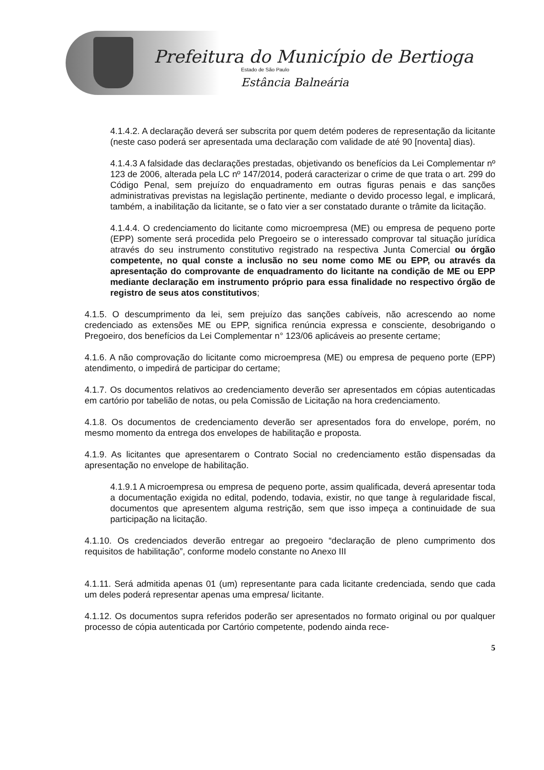Prefeitura do Município de Bertioga
Estado de São Paulo
Estância Balneária
4.1.4.2. A declaração deverá ser subscrita por quem detém poderes de representação da licitante (neste caso poderá ser apresentada uma declaração com validade de até 90 [noventa] dias).
4.1.4.3 A falsidade das declarações prestadas, objetivando os benefícios da Lei Complementar nº 123 de 2006, alterada pela LC nº 147/2014, poderá caracterizar o crime de que trata o art. 299 do Código Penal, sem prejuízo do enquadramento em outras figuras penais e das sanções administrativas previstas na legislação pertinente, mediante o devido processo legal, e implicará, também, a inabilitação da licitante, se o fato vier a ser constatado durante o trâmite da licitação.
4.1.4.4. O credenciamento do licitante como microempresa (ME) ou empresa de pequeno porte (EPP) somente será procedida pelo Pregoeiro se o interessado comprovar tal situação jurídica através do seu instrumento constitutivo registrado na respectiva Junta Comercial ou órgão competente, no qual conste a inclusão no seu nome como ME ou EPP, ou através da apresentação do comprovante de enquadramento do licitante na condição de ME ou EPP mediante declaração em instrumento próprio para essa finalidade no respectivo órgão de registro de seus atos constitutivos;
4.1.5. O descumprimento da lei, sem prejuízo das sanções cabíveis, não acrescendo ao nome credenciado as extensões ME ou EPP, significa renúncia expressa e consciente, desobrigando o Pregoeiro, dos benefícios da Lei Complementar n° 123/06 aplicáveis ao presente certame;
4.1.6. A não comprovação do licitante como microempresa (ME) ou empresa de pequeno porte (EPP) atendimento, o impedirá de participar do certame;
4.1.7. Os documentos relativos ao credenciamento deverão ser apresentados em cópias autenticadas em cartório por tabelião de notas, ou pela Comissão de Licitação na hora credenciamento.
4.1.8. Os documentos de credenciamento deverão ser apresentados fora do envelope, porém, no mesmo momento da entrega dos envelopes de habilitação e proposta.
4.1.9. As licitantes que apresentarem o Contrato Social no credenciamento estão dispensadas da apresentação no envelope de habilitação.
4.1.9.1 A microempresa ou empresa de pequeno porte, assim qualificada, deverá apresentar toda a documentação exigida no edital, podendo, todavia, existir, no que tange à regularidade fiscal, documentos que apresentem alguma restrição, sem que isso impeça a continuidade de sua participação na licitação.
4.1.10. Os credenciados deverão entregar ao pregoeiro “declaração de pleno cumprimento dos requisitos de habilitação”, conforme modelo constante no Anexo III
4.1.11. Será admitida apenas 01 (um) representante para cada licitante credenciada, sendo que cada um deles poderá representar apenas uma empresa/ licitante.
4.1.12. Os documentos supra referidos poderão ser apresentados no formato original ou por qualquer processo de cópia autenticada por Cartório competente, podendo ainda rece-
5